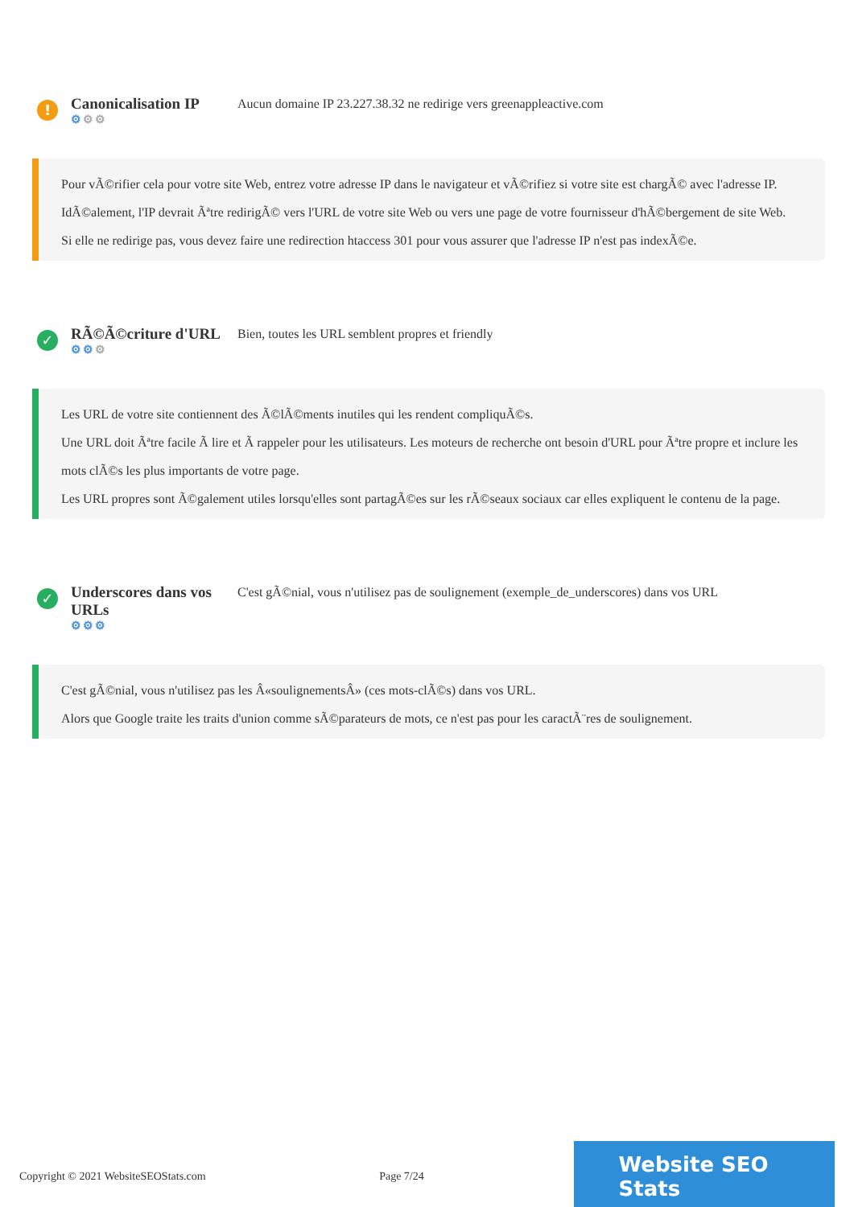!
Canonicalisation IP
⚙⚙⚙
Aucun domaine IP 23.227.38.32 ne redirige vers greenappleactive.com
Pour vÃ©rifier cela pour votre site Web, entrez votre adresse IP dans le navigateur et vÃ©rifiez si votre site est chargÃ© avec l'adresse IP.
IdÃ©alement, l'IP devrait Ãªtre redirigÃ© vers l'URL de votre site Web ou vers une page de votre fournisseur d'hÃ©bergement de site Web.
Si elle ne redirige pas, vous devez faire une redirection htaccess 301 pour vous assurer que l'adresse IP n'est pas indexÃ©e.
✓
RÃ©Ã©criture d'URL
⚙⚙⚙
Bien, toutes les URL semblent propres et friendly
Les URL de votre site contiennent des Ã©lÃ©ments inutiles qui les rendent compliquÃ©s.
Une URL doit Ãªtre facile Ã lire et Ã rappeler pour les utilisateurs. Les moteurs de recherche ont besoin d'URL pour Ãªtre propre et inclure les mots clÃ©s les plus importants de votre page.
Les URL propres sont Ã©galement utiles lorsqu'elles sont partagÃ©es sur les rÃ©seaux sociaux car elles expliquent le contenu de la page.
✓
Underscores dans vos URLs
⚙⚙⚙
C'est gÃ©nial, vous n'utilisez pas de soulignement (exemple_de_underscores) dans vos URL
C'est gÃ©nial, vous n'utilisez pas les Â«soulignementsÂ» (ces mots-clÃ©s) dans vos URL.
Alors que Google traite les traits d'union comme sÃ©parateurs de mots, ce n'est pas pour les caractÃ¨res de soulignement.
Copyright © 2021 WebsiteSEOStats.com Page 7/24
Website SEO Stats